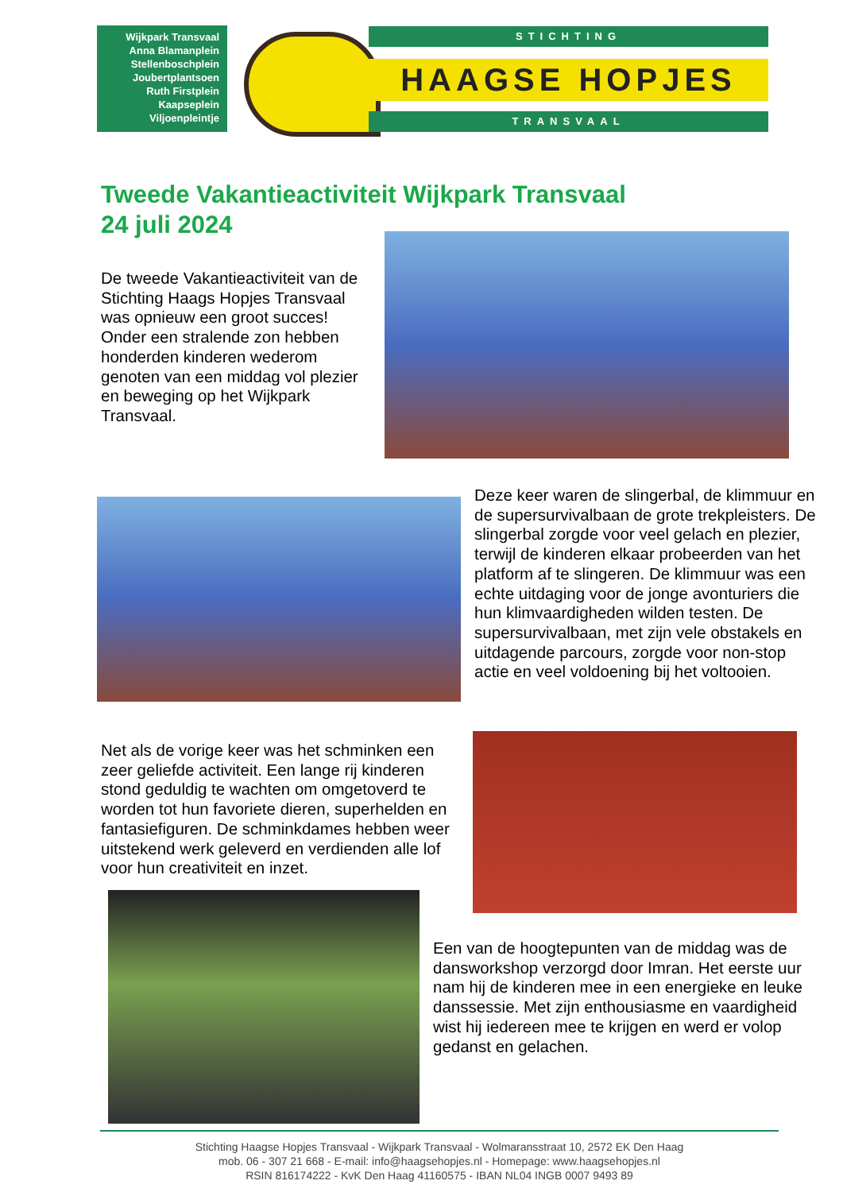Wijkpark Transvaal
Anna Blamanplein
Stellenboschplein
Joubertplantsoen
Ruth Firstplein
Kaapseplein
Viljoenpleintje
STICHTING
HAAGSE HOPJES
TRANSVAAL
Tweede Vakantieactiviteit Wijkpark Transvaal
24 juli 2024
De tweede Vakantieactiviteit van de Stichting Haags Hopjes Transvaal was opnieuw een groot succes! Onder een stralende zon hebben honderden kinderen wederom genoten van een middag vol plezier en beweging op het Wijkpark Transvaal.
Deze keer waren de slingerbal, de klimmuur en de supersurvivalbaan de grote trekpleisters. De slingerbal zorgde voor veel gelach en plezier, terwijl de kinderen elkaar probeerden van het platform af te slingeren. De klimmuur was een echte uitdaging voor de jonge avonturiers die hun klimvaardigheden wilden testen. De supersurvivalbaan, met zijn vele obstakels en uitdagende parcours, zorgde voor non-stop actie en veel voldoening bij het voltooien.
Net als de vorige keer was het schminken een zeer geliefde activiteit. Een lange rij kinderen stond geduldig te wachten om omgetoverd te worden tot hun favoriete dieren, superhelden en fantasiefiguren. De schminkdames hebben weer uitstekend werk geleverd en verdienden alle lof voor hun creativiteit en inzet.
Een van de hoogtepunten van de middag was de dansworkshop verzorgd door Imran. Het eerste uur nam hij de kinderen mee in een energieke en leuke danssessie. Met zijn enthousiasme en vaardigheid wist hij iedereen mee te krijgen en werd er volop gedanst en gelachen.
Stichting Haagse Hopjes Transvaal - Wijkpark Transvaal - Wolmaransstraat 10, 2572 EK Den Haag
mob. 06 - 307 21 668 - E-mail: info@haagsehopjes.nl - Homepage: www.haagsehopjes.nl
RSIN 816174222 - KvK Den Haag 41160575 - IBAN NL04 INGB 0007 9493 89